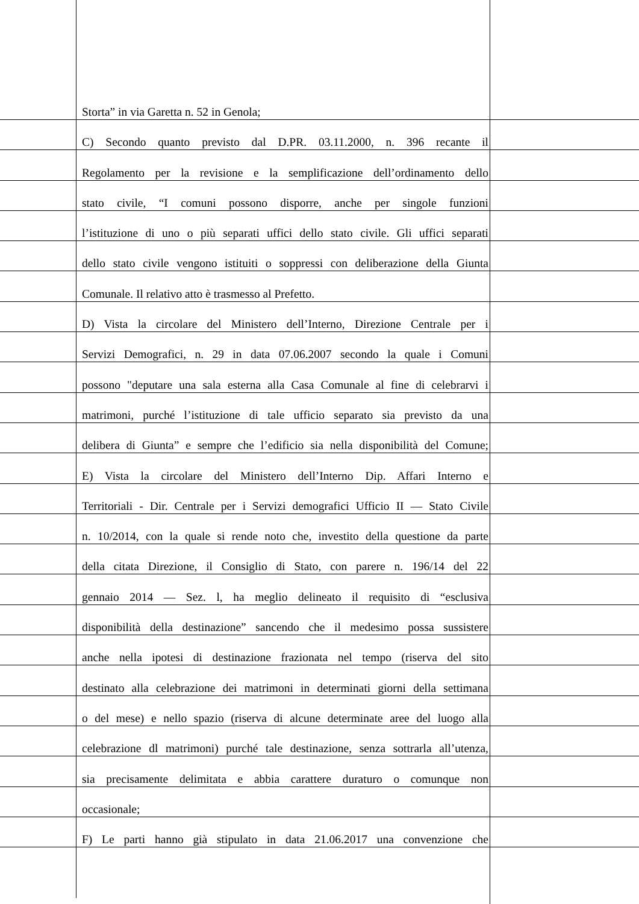Storta” in via Garetta n. 52 in Genola;
C) Secondo quanto previsto dal D.PR. 03.11.2000, n. 396 recante il
Regolamento per la revisione e la semplificazione dell’ordinamento dello
stato civile, “I comuni possono disporre, anche per singole funzioni
l’istituzione di uno o più separati uffici dello stato civile. Gli uffici separati
dello stato civile vengono istituiti o soppressi con deliberazione della Giunta
Comunale. Il relativo atto è trasmesso al Prefetto.
D) Vista la circolare del Ministero dell’Interno, Direzione Centrale per i
Servizi Demografici, n. 29 in data 07.06.2007 secondo la quale i Comuni
possono "deputare una sala esterna alla Casa Comunale al fine di celebrarvi i
matrimoni, purché l’istituzione di tale ufficio separato sia previsto da una
delibera di Giunta” e sempre che l’edificio sia nella disponibilità del Comune;
E) Vista la circolare del Ministero dell’Interno Dip. Affari Interno e
Territoriali - Dir. Centrale per i Servizi demografici Ufficio II — Stato Civile
n. 10/2014, con la quale si rende noto che, investito della questione da parte
della citata Direzione, il Consiglio di Stato, con parere n. 196/14 del 22
gennaio 2014 — Sez. l, ha meglio delineato il requisito di “esclusiva
disponibilità della destinazione” sancendo che il medesimo possa sussistere
anche nella ipotesi di destinazione frazionata nel tempo (riserva del sito
destinato alla celebrazione dei matrimoni in determinati giorni della settimana
o del mese) e nello spazio (riserva di alcune determinate aree del luogo alla
celebrazione dl matrimoni) purché tale destinazione, senza sottrarla all’utenza,
sia precisamente delimitata e abbia carattere duraturo o comunque non
occasionale;
F) Le parti hanno già stipulato in data 21.06.2017 una convenzione che